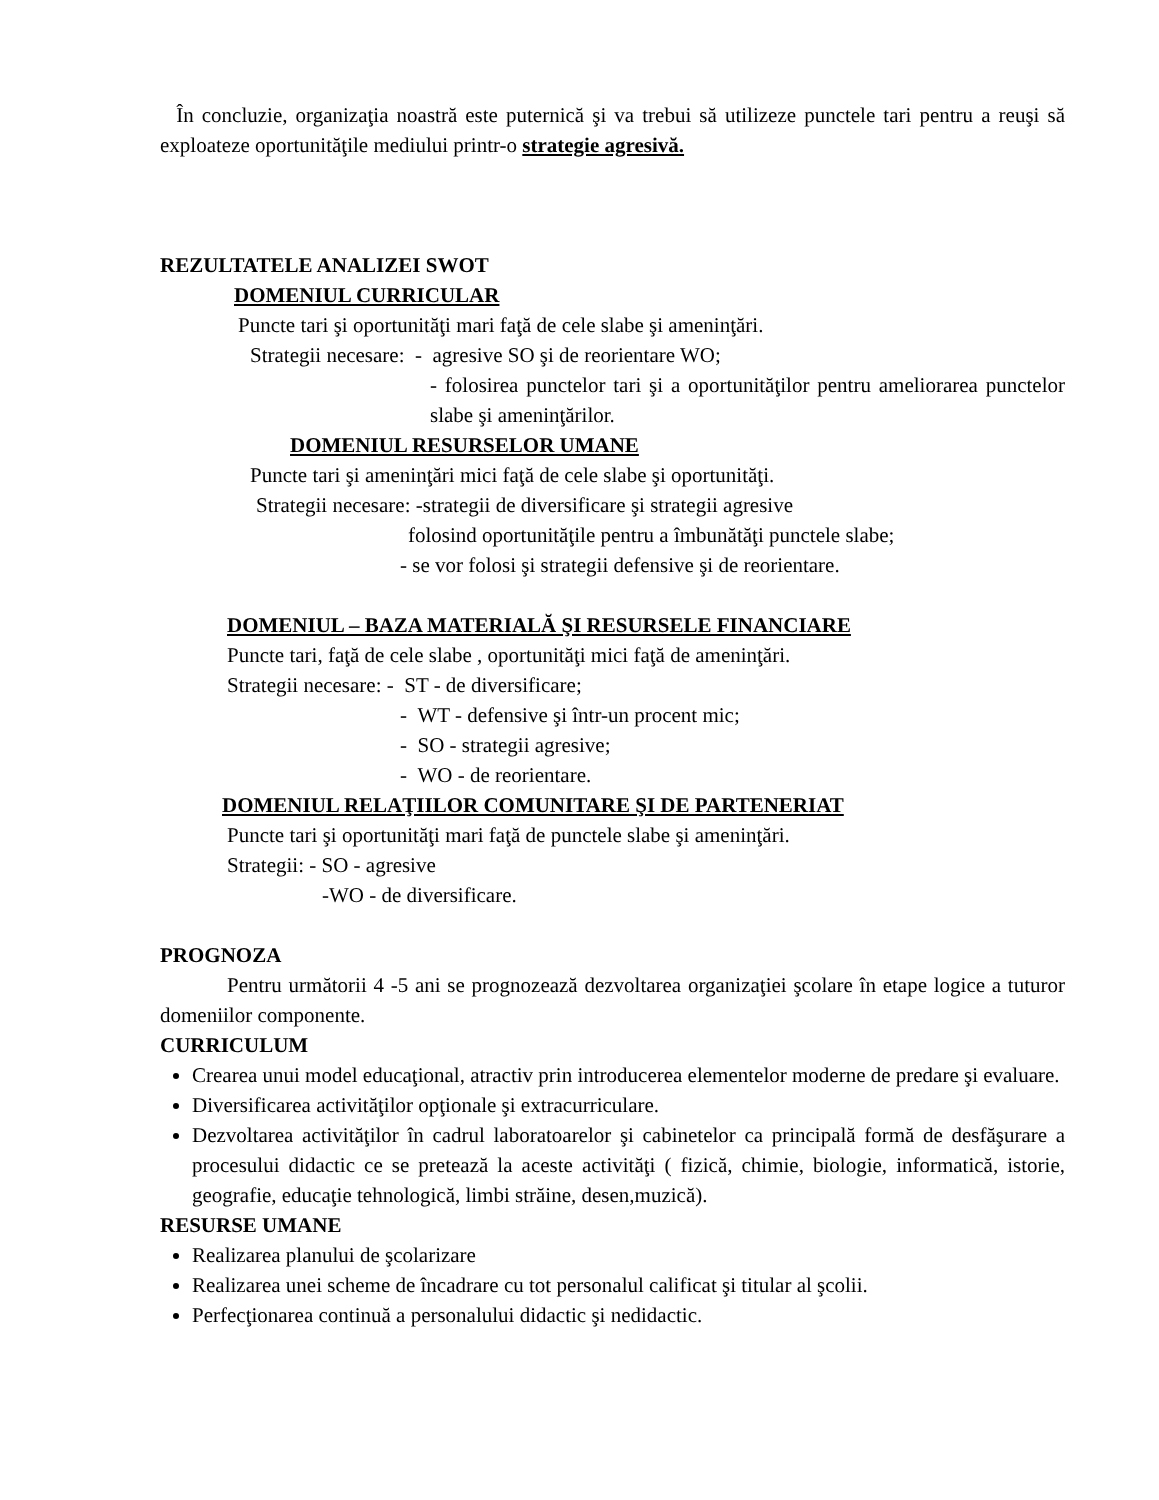În concluzie, organizaţia noastră este puternică şi va trebui să utilizeze punctele tari pentru a reuşi să exploateze oportunităţile mediului printr-o strategie agresivă.
REZULTATELE ANALIZEI SWOT
DOMENIUL CURRICULAR
Puncte tari şi oportunităţi mari faţă de cele slabe şi ameninţări.
Strategii necesare: - agresive SO şi de reorientare WO;
- folosirea punctelor tari şi a oportunităţilor pentru ameliorarea punctelor slabe şi ameninţărilor.
DOMENIUL RESURSELOR UMANE
Puncte tari şi ameninţări mici faţă de cele slabe şi oportunităţi.
Strategii necesare: -strategii de diversificare şi strategii agresive
folosind oportunităţile pentru a îmbunătăţi punctele slabe;
- se vor folosi şi strategii defensive şi de reorientare.
DOMENIUL – BAZA MATERIALĂ ŞI RESURSELE FINANCIARE
Puncte tari, faţă de cele slabe , oportunităţi mici faţă de ameninţări.
Strategii necesare: - ST - de diversificare;
- WT - defensive şi într-un procent mic;
- SO - strategii agresive;
- WO - de reorientare.
DOMENIUL RELAŢIILOR COMUNITARE ŞI DE PARTENERIAT
Puncte tari şi oportunităţi mari faţă de punctele slabe şi ameninţări.
Strategii: - SO - agresive
-WO - de diversificare.
PROGNOZA
Pentru următorii 4 -5 ani se prognozează dezvoltarea organizaţiei şcolare în etape logice a tuturor domeniilor componente.
CURRICULUM
Crearea unui model educaţional, atractiv prin introducerea elementelor moderne de predare şi evaluare.
Diversificarea activităţilor opţionale şi extracurriculare.
Dezvoltarea activităţilor în cadrul laboratoarelor şi cabinetelor ca principală formă de desfăşurare a procesului didactic ce se pretează la aceste activităţi ( fizică, chimie, biologie, informatică, istorie, geografie, educaţie tehnologică, limbi străine, desen,muzică).
RESURSE UMANE
Realizarea planului de şcolarizare
Realizarea unei scheme de încadrare cu tot personalul calificat şi titular al şcolii.
Perfecţionarea continuă a personalului didactic şi nedidactic.